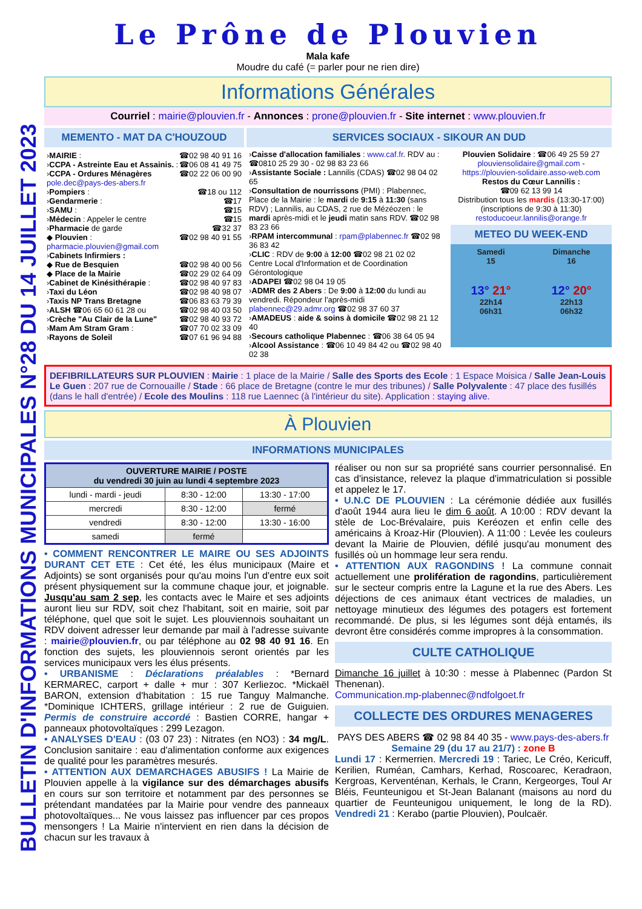BULLETIN D'INFORMATIONS MUNICIPALES N°28 DU 14 JUILLET 2023
Le Prône de Plouvien
Mala kafe
Moudre du café (= parler pour ne rien dire)
Informations Générales
Courriel : mairie@plouvien.fr - Annonces : prone@plouvien.fr - Site internet : www.plouvien.fr
MEMENTO - MAT DA C'HOUZOUD
›MAIRIE : ☎02 98 40 91 16
›CCPA - Astreinte Eau et Assainis. : ☎06 08 41 49 75
›CCPA - Ordures Ménagères ☎02 22 06 00 90
pole.dec@pays-des-abers.fr
›Pompiers : ☎18 ou 112
›Gendarmerie : ☎17
›SAMU : ☎15
›Médecin : Appeler le centre ☎15
›Pharmacie de garde ☎32 37
◆ Plouvien : ☎02 98 40 91 55
pharmacie.plouvien@gmail.com
›Cabinets Infirmiers :
◆ Rue de Besquien ☎02 98 40 00 56
◆ Place de la Mairie ☎02 29 02 64 09
›Cabinet de Kinésithérapie : ☎02 98 40 97 83
›Taxi du Léon ☎02 98 40 98 07
›Taxis NP Trans Bretagne ☎06 83 63 79 39
›ALSH ☎06 65 60 61 28 ou ☎02 98 40 03 50
›Crèche "Au Clair de la Lune" ☎02 98 40 93 72
›Mam Am Stram Gram : ☎07 70 02 33 09
›Rayons de Soleil ☎07 61 96 94 88
SERVICES SOCIAUX - SIKOUR AN DUD
›Caisse d'allocation familiales : www.caf.fr. RDV au : ☎0810 25 29 30 - 02 98 83 23 66
›Assistante Sociale : Lannilis (CDAS) ☎02 98 04 02 65
›Consultation de nourrissons (PMI) : Plabennec, Place de la Mairie : le mardi de 9:15 à 11:30 (sans RDV) ; Lannilis, au CDAS, 2 rue de Mézéozen : le mardi après-midi et le jeudi matin sans RDV. ☎02 98 83 23 66
›RPAM intercommunal : rpam@plabennec.fr ☎02 98 36 83 42
›CLIC : RDV de 9:00 à 12:00 ☎02 98 21 02 02
Centre Local d'Information et de Coordination Gérontologique
›ADAPEI ☎02 98 04 19 05
›ADMR des 2 Abers : De 9:00 à 12:00 du lundi au vendredi. Répondeur l'après-midi plabennec@29.admr.org ☎02 98 37 60 37
›AMADEUS : aide & soins à domicile ☎02 98 21 12 40
›Secours catholique Plabennec : ☎06 38 64 05 94
›Alcool Assistance : ☎06 10 49 84 42 ou ☎02 98 40 02 38
Plouvien Solidaire : ☎06 49 25 59 27
plouviensolidaire@gmail.com -
https://plouvien-solidaire.asso-web.com
Restos du Cœur Lannilis :
☎09 62 13 99 14
Distribution tous les mardis (13:30-17:00)
(inscriptions de 9:30 à 11:30)
restoducoeur.lannilis@orange.fr
METEO DU WEEK-END
Samedi
15
13° 21°
22h14
06h31
Dimanche
16
12° 20°
22h13
06h32
DEFIBRILLATEURS SUR PLOUVIEN : Mairie : 1 place de la Mairie / Salle des Sports des Ecole : 1 Espace Moisica / Salle Jean-Louis Le Guen : 207 rue de Cornouaille / Stade : 66 place de Bretagne (contre le mur des tribunes) / Salle Polyvalente : 47 place des fusillés (dans le hall d'entrée) / Ecole des Moulins : 118 rue Laennec (à l'intérieur du site). Application : staying alive.
À Plouvien
INFORMATIONS MUNICIPALES
| OUVERTURE MAIRIE / POSTE du vendredi 30 juin au lundi 4 septembre 2023 | | |
| --- | --- | --- |
| lundi - mardi - jeudi | 8:30 - 12:00 | 13:30 - 17:00 |
| mercredi | 8:30 - 12:00 | fermé |
| vendredi | 8:30 - 12:00 | 13:30 - 16:00 |
| samedi | fermé | |
• COMMENT RENCONTRER LE MAIRE OU SES ADJOINTS DURANT CET ETE : Cet été, les élus municipaux (Maire et Adjoints) se sont organisés pour qu'au moins l'un d'entre eux soit présent physiquement sur la commune chaque jour, et joignable. Jusqu'au sam 2 sep, les contacts avec le Maire et ses adjoints auront lieu sur RDV, soit chez l'habitant, soit en mairie, soit par téléphone, quel que soit le sujet. Les plouviennois souhaitant un RDV doivent adresser leur demande par mail à l'adresse suivante : mairie@plouvien.fr, ou par téléphone au 02 98 40 91 16. En fonction des sujets, les plouviennois seront orientés par les services municipaux vers les élus présents.
• URBANISME : Déclarations préalables : *Bernard KERMAREC, carport + dalle + mur : 307 Kerliezoc. *Mickaël BARON, extension d'habitation : 15 rue Tanguy Malmanche. *Dominique ICHTERS, grillage intérieur : 2 rue de Guiguien. Permis de construire accordé : Bastien CORRE, hangar + panneaux photovoltaïques : 299 Lezagon.
• ANALYSES D'EAU : (03 07 23) : Nitrates (en NO3) : 34 mg/L. Conclusion sanitaire : eau d'alimentation conforme aux exigences de qualité pour les paramètres mesurés.
• ATTENTION AUX DEMARCHAGES ABUSIFS ! La Mairie de Plouvien appelle à la vigilance sur des démarchages abusifs en cours sur son territoire et notamment par des personnes se prétendant mandatées par la Mairie pour vendre des panneaux photovoltaïques... Ne vous laissez pas influencer par ces propos mensongers ! La Mairie n'intervient en rien dans la décision de chacun sur les travaux à
réaliser ou non sur sa propriété sans courrier personnalisé. En cas d'insistance, relevez la plaque d'immatriculation si possible et appelez le 17.
• U.N.C DE PLOUVIEN : La cérémonie dédiée aux fusillés d'août 1944 aura lieu le dim 6 août. A 10:00 : RDV devant la stèle de Loc-Brévalaire, puis Keréozen et enfin celle des américains à Kroaz-Hir (Plouvien). A 11:00 : Levée les couleurs devant la Mairie de Plouvien, défilé jusqu'au monument des fusillés où un hommage leur sera rendu.
• ATTENTION AUX RAGONDINS ! La commune connait actuellement une prolifération de ragondins, particulièrement sur le secteur compris entre la Lagune et la rue des Abers. Les déjections de ces animaux étant vectrices de maladies, un nettoyage minutieux des légumes des potagers est fortement recommandé. De plus, si les légumes sont déjà entamés, ils devront être considérés comme impropres à la consommation.
CULTE CATHOLIQUE
Dimanche 16 juillet à 10:30 : messe à Plabennec (Pardon St Thenenan).
Communication.mp-plabennec@ndfolgoet.fr
COLLECTE DES ORDURES MENAGERES
PAYS DES ABERS ☎ 02 98 84 40 35 - www.pays-des-abers.fr
Semaine 29 (du 17 au 21/7) : zone B
Lundi 17 : Kermerrien. Mercredi 19 : Tariec, Le Créo, Kericuff, Kerilien, Ruméan, Camhars, Kerhad, Roscoarec, Keradraon, Kergroas, Kerventénan, Kerhals, le Crann, Kergeorges, Toul Ar Bléis, Feunteunigou et St-Jean Balanant (maisons au nord du quartier de Feunteunigou uniquement, le long de la RD). Vendredi 21 : Kerabo (partie Plouvien), Poulcaër.